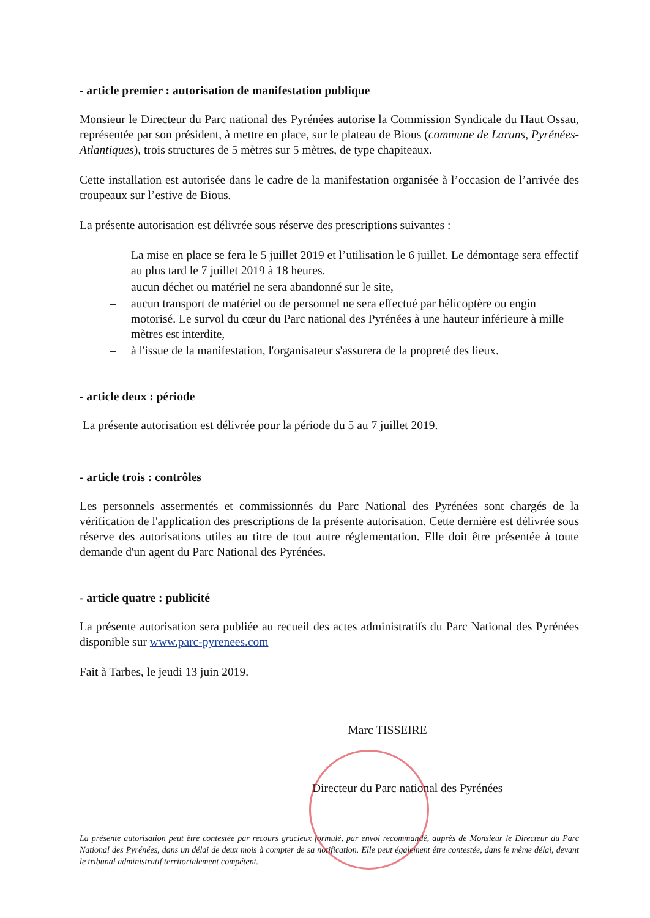- article premier : autorisation de manifestation publique
Monsieur le Directeur du Parc national des Pyrénées autorise la Commission Syndicale du Haut Ossau, représentée par son président, à mettre en place, sur le plateau de Bious (commune de Laruns, Pyrénées-Atlantiques), trois structures de 5 mètres sur 5 mètres, de type chapiteaux.
Cette installation est autorisée dans le cadre de la manifestation organisée à l’occasion de l’arrivée des troupeaux sur l’estive de Bious.
La présente autorisation est délivrée sous réserve des prescriptions suivantes :
– La mise en place se fera le 5 juillet 2019 et l’utilisation le 6 juillet. Le démontage sera effectif au plus tard le 7 juillet 2019 à 18 heures.
– aucun déchet ou matériel ne sera abandonné sur le site,
– aucun transport de matériel ou de personnel ne sera effectué par hélicoptère ou engin motorisé. Le survol du cœur du Parc national des Pyrénées à une hauteur inférieure à mille mètres est interdite,
– à l'issue de la manifestation, l'organisateur s'assurera de la propreté des lieux.
- article deux : période
La présente autorisation est délivrée pour la période du 5 au 7 juillet 2019.
- article trois : contrôles
Les personnels assermentés et commissionnés du Parc National des Pyrénées sont chargés de la vérification de l'application des prescriptions de la présente autorisation. Cette dernière est délivrée sous réserve des autorisations utiles au titre de tout autre réglementation. Elle doit être présentée à toute demande d'un agent du Parc National des Pyrénées.
- article quatre : publicité
La présente autorisation sera publiée au recueil des actes administratifs du Parc National des Pyrénées disponible sur www.parc-pyrenees.com
Fait à Tarbes, le jeudi 13 juin 2019.
Marc TISSEIRE
Directeur du Parc national des Pyrénées
La présente autorisation peut être contestée par recours gracieux formulé, par envoi recommandé, auprès de Monsieur le Directeur du Parc National des Pyrénées, dans un délai de deux mois à compter de sa notification. Elle peut également être contestée, dans le même délai, devant le tribunal administratif territorialement compétent.